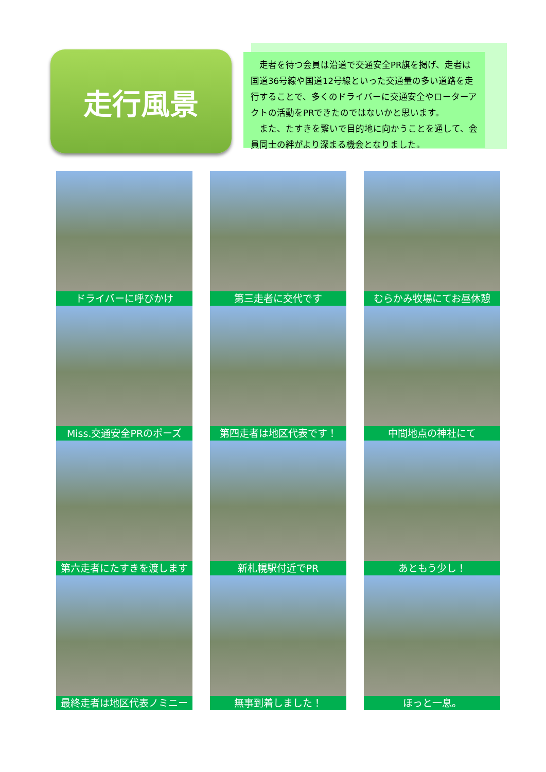走行風景
　走者を待つ会員は沿道で交通安全PR旗を掲げ、走者は国道36号線や国道12号線といった交通量の多い道路を走行することで、多くのドライバーに交通安全やローターアクトの活動をPRできたのではないかと思います。
　また、たすきを繋いで目的地に向かうことを通して、会員同士の絆がより深まる機会となりました。
ドライバーに呼びかけ
第三走者に交代です
むらかみ牧場にてお昼休憩
Miss.交通安全PRのポーズ
第四走者は地区代表です！
中間地点の神社にて
第六走者にたすきを渡します
新札幌駅付近でPR
あともう少し！
最終走者は地区代表ノミニー
無事到着しました！
ほっと一息。